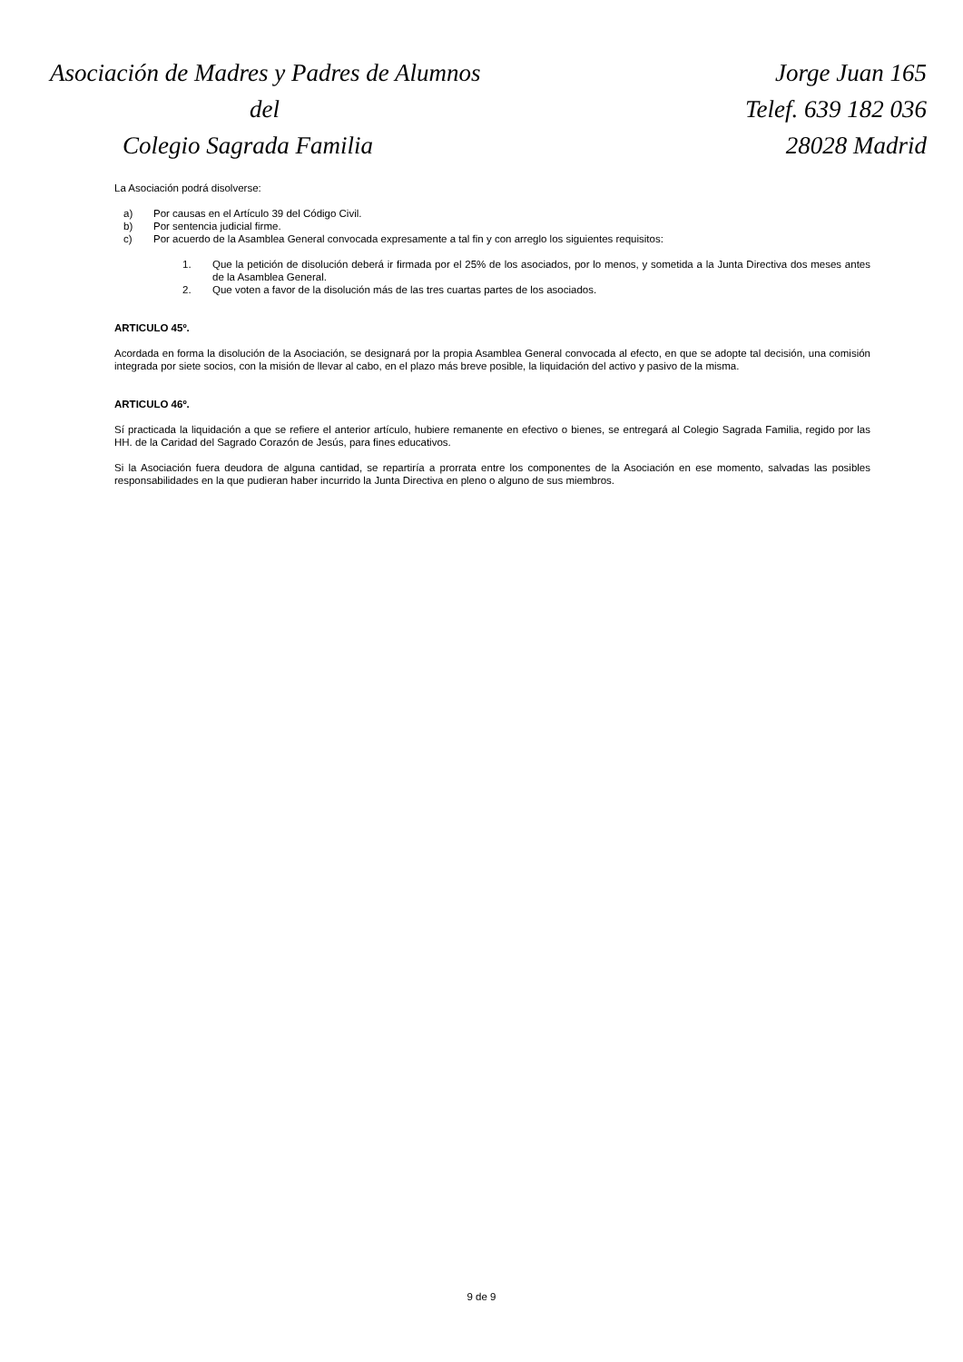Asociación de Madres y Padres de Alumnos
del
Colegio Sagrada Familia
Jorge Juan 165
Telef. 639 182 036
28028 Madrid
La Asociación podrá disolverse:
a) Por causas en el Artículo 39 del Código Civil.
b) Por sentencia judicial firme.
c) Por acuerdo de la Asamblea General convocada expresamente a tal fin y con arreglo los siguientes requisitos:
1. Que la petición de disolución deberá ir firmada por el 25% de los asociados, por lo menos, y sometida a la Junta Directiva dos meses antes de la Asamblea General.
2. Que voten a favor de la disolución más de las tres cuartas partes de los asociados.
ARTICULO 45º.
Acordada en forma la disolución de la Asociación, se designará por la propia Asamblea General convocada al efecto, en que se adopte tal decisión, una comisión integrada por siete socios, con la misión de llevar al cabo, en el plazo más breve posible, la liquidación del activo y pasivo de la misma.
ARTICULO 46º.
Sí practicada la liquidación a que se refiere el anterior artículo, hubiere remanente en efectivo o bienes, se entregará al Colegio Sagrada Familia, regido por las HH. de la Caridad del Sagrado Corazón de Jesús, para fines educativos.
Si la Asociación fuera deudora de alguna cantidad, se repartiría a prorrata entre los componentes de la Asociación en ese momento, salvadas las posibles responsabilidades en la que pudieran haber incurrido la Junta Directiva en pleno o alguno de sus miembros.
9 de 9